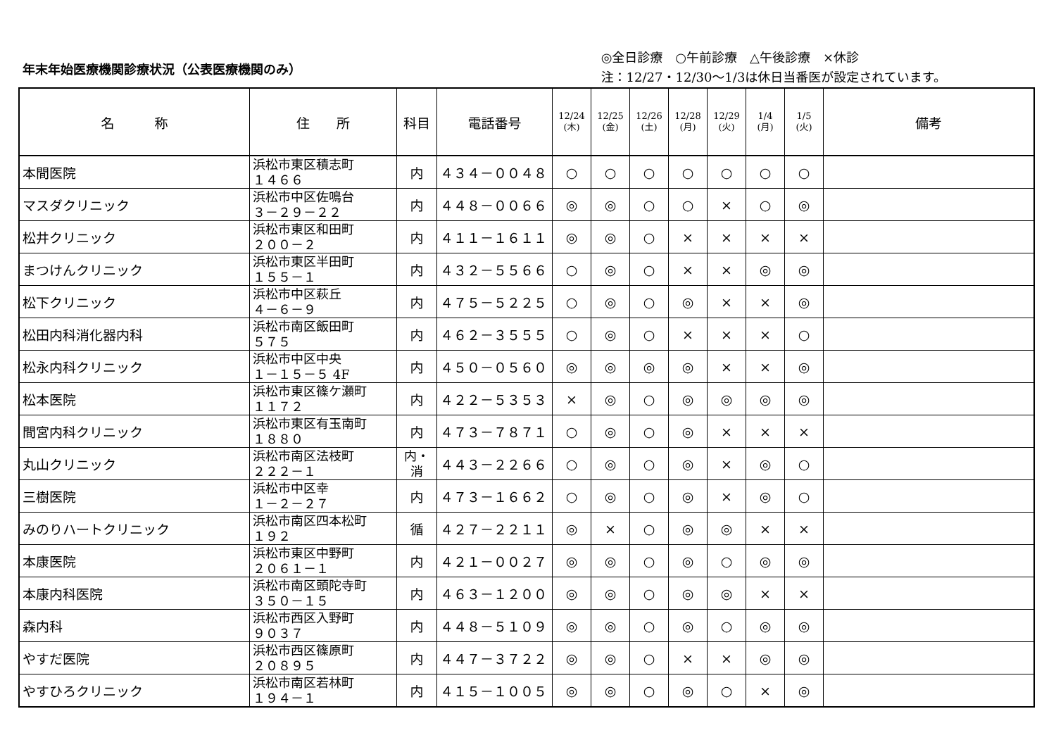年末年始医療機関診療状況（公表医療機関のみ）
◎全日診療　○午前診療　△午後診療　×休診
注：12/27・12/30～1/3は休日当番医が設定されています。
| 名 称 | 住 所 | 科目 | 電話番号 | 12/24 (木) | 12/25 (金) | 12/26 (土) | 12/28 (月) | 12/29 (火) | 1/4 (月) | 1/5 (火) | 備考 |
| --- | --- | --- | --- | --- | --- | --- | --- | --- | --- | --- | --- |
| 本間医院 | 浜松市東区積志町 １４６６ | 内 | ４３４－００４８ | ○ | ○ | ○ | ○ | ○ | ○ | ○ | |
| マスダクリニック | 浜松市中区佐鳴台 ３－２９－２２ | 内 | ４４８－００６６ | ◎ | ◎ | ○ | ○ | × | ○ | ◎ | |
| 松井クリニック | 浜松市東区和田町 ２００－２ | 内 | ４１１－１６１１ | ◎ | ◎ | ○ | × | × | × | × | |
| まつけんクリニック | 浜松市東区半田町 １５５－１ | 内 | ４３２－５５６６ | ○ | ◎ | ○ | × | × | ◎ | ◎ | |
| 松下クリニック | 浜松市中区萩丘 ４－６－９ | 内 | ４７５－５２２５ | ○ | ◎ | ○ | ◎ | × | × | ◎ | |
| 松田内科消化器内科 | 浜松市南区飯田町 ５７５ | 内 | ４６２－３５５５ | ○ | ◎ | ○ | × | × | × | ○ | |
| 松永内科クリニック | 浜松市中区中央 １－１５－５ 4F | 内 | ４５０－０５６０ | ◎ | ◎ | ◎ | ◎ | × | × | ◎ | |
| 松本医院 | 浜松市東区篠ケ瀬町 １１７２ | 内 | ４２２－５３５３ | × | ◎ | ○ | ◎ | ◎ | ◎ | ◎ | |
| 間宮内科クリニック | 浜松市東区有玉南町 １８８０ | 内 | ４７３－７８７１ | ○ | ◎ | ○ | ◎ | × | × | × | |
| 丸山クリニック | 浜松市南区法枝町 ２２２－１ | 内・ 消 | ４４３－２２６６ | ○ | ◎ | ○ | ◎ | × | ◎ | ○ | |
| 三樹医院 | 浜松市中区幸 １－２－２７ | 内 | ４７３－１６６２ | ○ | ◎ | ○ | ◎ | × | ◎ | ○ | |
| みのりハートクリニック | 浜松市南区四本松町 １９２ | 循 | ４２７－２２１１ | ◎ | × | ○ | ◎ | ◎ | × | × | |
| 本康医院 | 浜松市東区中野町 ２０６１－１ | 内 | ４２１－００２７ | ◎ | ◎ | ○ | ◎ | ○ | ◎ | ◎ | |
| 本康内科医院 | 浜松市南区頭陀寺町 ３５０－１５ | 内 | ４６３－１２００ | ◎ | ◎ | ○ | ◎ | ◎ | × | × | |
| 森内科 | 浜松市西区入野町 ９０３７ | 内 | ４４８－５１０９ | ◎ | ◎ | ○ | ◎ | ○ | ◎ | ◎ | |
| やすだ医院 | 浜松市西区篠原町 ２０８９５ | 内 | ４４７－３７２２ | ◎ | ◎ | ○ | × | × | ◎ | ◎ | |
| やすひろクリニック | 浜松市南区若林町 １９４－１ | 内 | ４１５－１００５ | ◎ | ◎ | ○ | ◎ | ○ | × | ◎ | |